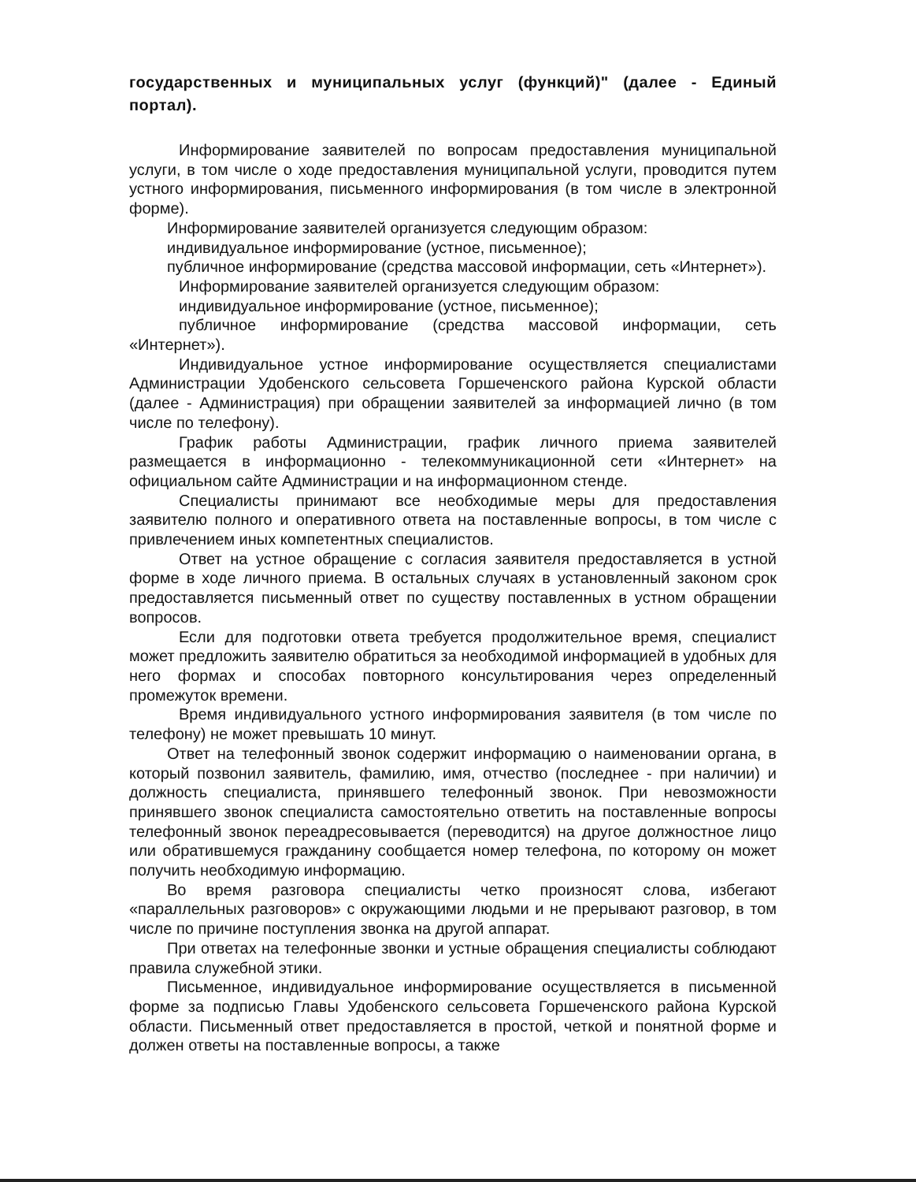государственных и муниципальных услуг (функций)" (далее - Единый портал).
Информирование заявителей по вопросам предоставления муниципальной услуги, в том числе о ходе предоставления муниципальной услуги, проводится путем устного информирования, письменного информирования (в том числе в электронной форме).
Информирование заявителей организуется следующим образом:
индивидуальное информирование (устное, письменное);
публичное информирование (средства массовой информации, сеть «Интернет»).
Информирование заявителей организуется следующим образом:
индивидуальное информирование (устное, письменное);
публичное информирование (средства массовой информации, сеть «Интернет»).
Индивидуальное устное информирование осуществляется специалистами Администрации Удобенского сельсовета Горшеченского района Курской области (далее - Администрация) при обращении заявителей за информацией лично (в том числе по телефону).
График работы Администрации, график личного приема заявителей размещается в информационно - телекоммуникационной сети «Интернет» на официальном сайте Администрации и на информационном стенде.
Специалисты принимают все необходимые меры для предоставления заявителю полного и оперативного ответа на поставленные вопросы, в том числе с привлечением иных компетентных специалистов.
Ответ на устное обращение с согласия заявителя предоставляется в устной форме в ходе личного приема. В остальных случаях в установленный законом срок предоставляется письменный ответ по существу поставленных в устном обращении вопросов.
Если для подготовки ответа требуется продолжительное время, специалист может предложить заявителю обратиться за необходимой информацией в удобных для него формах и способах повторного консультирования через определенный промежуток времени.
Время индивидуального устного информирования заявителя (в том числе по телефону) не может превышать 10 минут.
Ответ на телефонный звонок содержит информацию о наименовании органа, в который позвонил заявитель, фамилию, имя, отчество (последнее - при наличии) и должность специалиста, принявшего телефонный звонок. При невозможности принявшего звонок специалиста самостоятельно ответить на поставленные вопросы телефонный звонок переадресовывается (переводится) на другое должностное лицо или обратившемуся гражданину сообщается номер телефона, по которому он может получить необходимую информацию.
Во время разговора специалисты четко произносят слова, избегают «параллельных разговоров» с окружающими людьми и не прерывают разговор, в том числе по причине поступления звонка на другой аппарат.
При ответах на телефонные звонки и устные обращения специалисты соблюдают правила служебной этики.
Письменное, индивидуальное информирование осуществляется в письменной форме за подписью Главы Удобенского сельсовета Горшеченского района Курской области. Письменный ответ предоставляется в простой, четкой и понятной форме и должен ответы на поставленные вопросы, а также